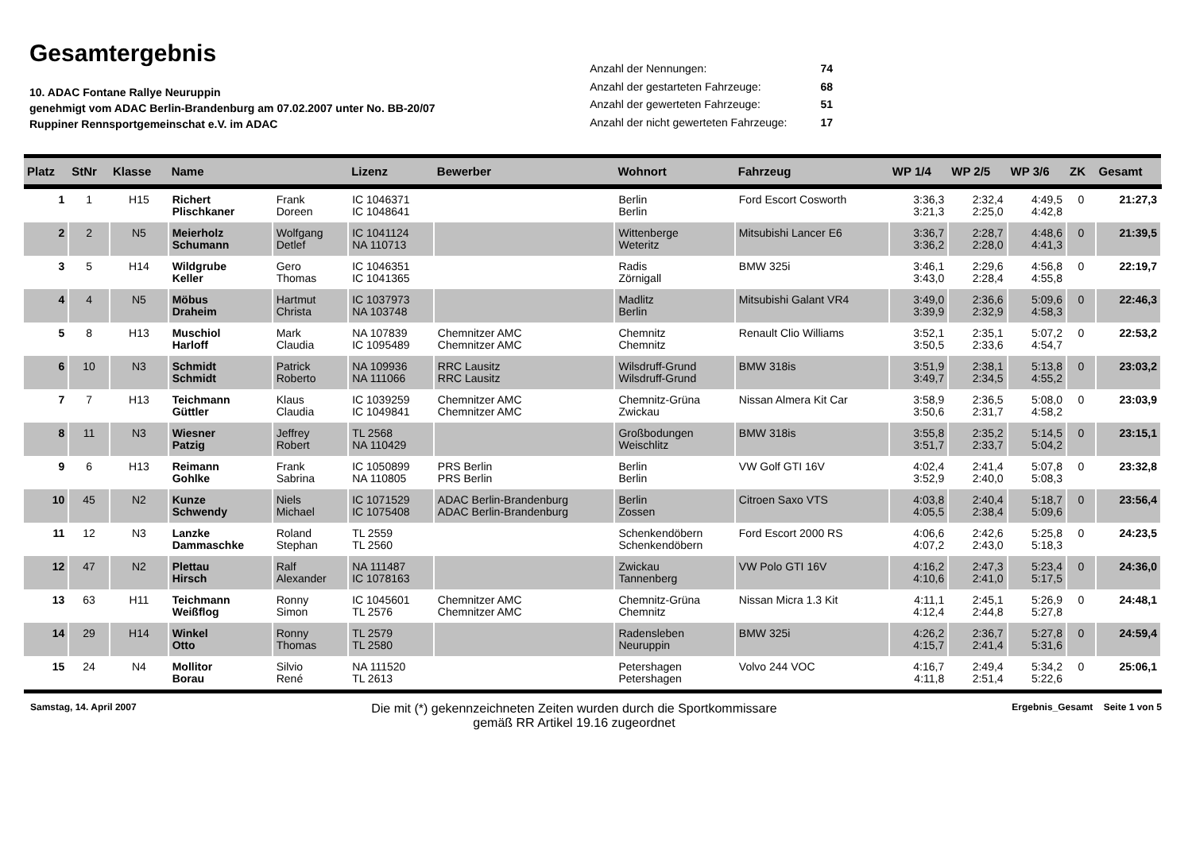Gesamtergebnis
10. ADAC Fontane Rallye Neuruppin
genehmigt vom ADAC Berlin-Brandenburg am 07.02.2007 unter No. BB-20/07
Ruppiner Rennsportgemeinschat e.V. im ADAC
| Anzahl der Nennungen: | 74 |
| Anzahl der gestarteten Fahrzeuge: | 68 |
| Anzahl der gewerteten Fahrzeuge: | 51 |
| Anzahl der nicht gewerteten Fahrzeuge: | 17 |
| Platz | StNr | Klasse | Name | | Lizenz | Bewerber | Wohnort | Fahrzeug | WP 1/4 | WP 2/5 | WP 3/6 | ZK | Gesamt |
| --- | --- | --- | --- | --- | --- | --- | --- | --- | --- | --- | --- | --- | --- |
| 1 | 1 | H15 | Richert Plischkaner | Frank Doreen | IC 1046371 IC 1048641 | | Berlin Berlin | Ford Escort Cosworth | 3:36,3 3:21,3 | 2:32,4 2:25,0 | 4:49,5 4:42,8 | 0 | 21:27,3 |
| 2 | 2 | N5 | Meierholz Schumann | Wolfgang Detlef | IC 1041124 NA 110713 | | Wittenberge Weteritz | Mitsubishi Lancer E6 | 3:36,7 3:36,2 | 2:28,7 2:28,0 | 4:48,6 4:41,3 | 0 | 21:39,5 |
| 3 | 5 | H14 | Wildgrube Keller | Gero Thomas | IC 1046351 IC 1041365 | | Radis Zörnigall | BMW 325i | 3:46,1 3:43,0 | 2:29,6 2:28,4 | 4:56,8 4:55,8 | 0 | 22:19,7 |
| 4 | 4 | N5 | Möbus Draheim | Hartmut Christa | IC 1037973 NA 103748 | | Madlitz Berlin | Mitsubishi Galant VR4 | 3:49,0 3:39,9 | 2:36,6 2:32,9 | 5:09,6 4:58,3 | 0 | 22:46,3 |
| 5 | 8 | H13 | Muschiol Harloff | Mark Claudia | NA 107839 IC 1095489 | Chemnitzer AMC Chemnitzer AMC | Chemnitz Chemnitz | Renault Clio Williams | 3:52,1 3:50,5 | 2:35,1 2:33,6 | 5:07,2 4:54,7 | 0 | 22:53,2 |
| 6 | 10 | N3 | Schmidt Schmidt | Patrick Roberto | NA 109936 NA 111066 | RRC Lausitz RRC Lausitz | Wilsdruff-Grund Wilsdruff-Grund | BMW 318is | 3:51,9 3:49,7 | 2:38,1 2:34,5 | 5:13,8 4:55,2 | 0 | 23:03,2 |
| 7 | 7 | H13 | Teichmann Güttler | Klaus Claudia | IC 1039259 IC 1049841 | Chemnitzer AMC Chemnitzer AMC | Chemnitz-Grüna Zwickau | Nissan Almera Kit Car | 3:58,9 3:50,6 | 2:36,5 2:31,7 | 5:08,0 4:58,2 | 0 | 23:03,9 |
| 8 | 11 | N3 | Wiesner Patzig | Jeffrey Robert | TL 2568 NA 110429 | | Großbodungen Weischlitz | BMW 318is | 3:55,8 3:51,7 | 2:35,2 2:33,7 | 5:14,5 5:04,2 | 0 | 23:15,1 |
| 9 | 6 | H13 | Reimann Gohlke | Frank Sabrina | IC 1050899 NA 110805 | PRS Berlin PRS Berlin | Berlin Berlin | VW Golf GTI 16V | 4:02,4 3:52,9 | 2:41,4 2:40,0 | 5:07,8 5:08,3 | 0 | 23:32,8 |
| 10 | 45 | N2 | Kunze Schwendy | Niels Michael | IC 1071529 IC 1075408 | ADAC Berlin-Brandenburg ADAC Berlin-Brandenburg | Berlin Zossen | Citroen Saxo VTS | 4:03,8 4:05,5 | 2:40,4 2:38,4 | 5:18,7 5:09,6 | 0 | 23:56,4 |
| 11 | 12 | N3 | Lanzke Dammaschke | Roland Stephan | TL 2559 TL 2560 | | Schenkendöbern Schenkendöbern | Ford Escort 2000 RS | 4:06,6 4:07,2 | 2:42,6 2:43,0 | 5:25,8 5:18,3 | 0 | 24:23,5 |
| 12 | 47 | N2 | Plettau Hirsch | Ralf Alexander | NA 111487 IC 1078163 | | Zwickau Tannenberg | VW Polo GTI 16V | 4:16,2 4:10,6 | 2:47,3 2:41,0 | 5:23,4 5:17,5 | 0 | 24:36,0 |
| 13 | 63 | H11 | Teichmann Weißflog | Ronny Simon | IC 1045601 TL 2576 | Chemnitzer AMC Chemnitzer AMC | Chemnitz-Grüna Chemnitz | Nissan Micra 1.3 Kit | 4:11,1 4:12,4 | 2:45,1 2:44,8 | 5:26,9 5:27,8 | 0 | 24:48,1 |
| 14 | 29 | H14 | Winkel Otto | Ronny Thomas | TL 2579 TL 2580 | | Radensleben Neuruppin | BMW 325i | 4:26,2 4:15,7 | 2:36,7 2:41,4 | 5:27,8 5:31,6 | 0 | 24:59,4 |
| 15 | 24 | N4 | Mollitor Borau | Silvio René | NA 111520 TL 2613 | | Petershagen Petershagen | Volvo 244 VOC | 4:16,7 4:11,8 | 2:49,4 2:51,4 | 5:34,2 5:22,6 | 0 | 25:06,1 |
Samstag, 14. April 2007
Die mit (*) gekennzeichneten Zeiten wurden durch die Sportkommissare
gemäß RR Artikel 19.16 zugeordnet
Ergebnis_Gesamt Seite 1 von 5